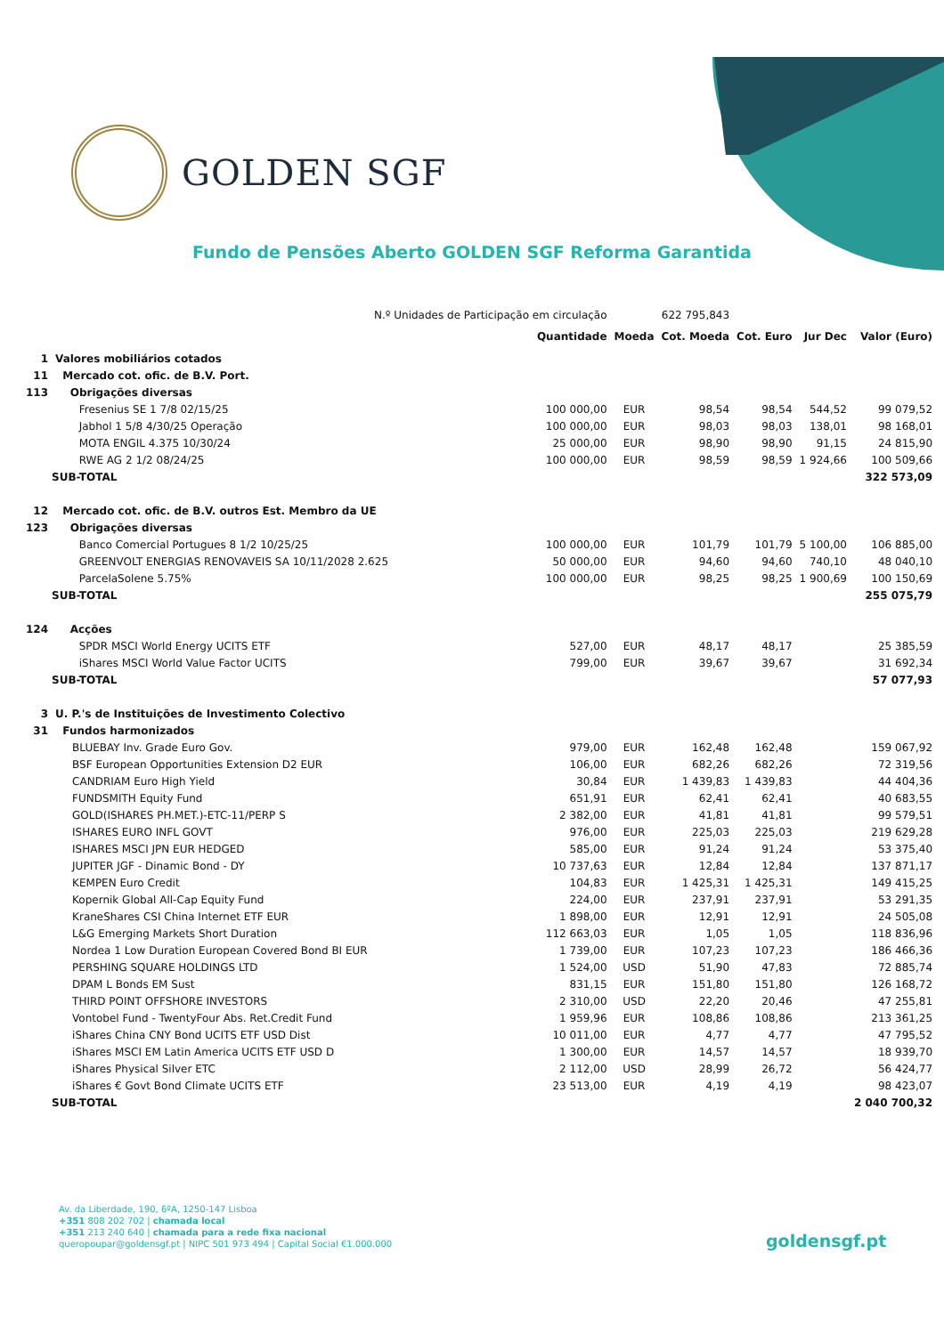GOLDEN SGF
Fundo de Pensões Aberto GOLDEN SGF Reforma Garantida
| N.º Unidades de Participação em circulação | | | 622 795,843 | | | | |
| | | Quantidade | Moeda | Cot. Moeda | Cot. Euro | Jur Dec | Valor (Euro) |
| 1 | Valores mobiliários cotados | | | | | | |
| 11 | Mercado cot. ofic. de B.V. Port. | | | | | | |
| 113 | Obrigações diversas | | | | | | |
| | Fresenius SE 1 7/8 02/15/25 | 100 000,00 | EUR | 98,54 | 98,54 | 544,52 | 99 079,52 |
| | Jabhol 1 5/8 4/30/25 Operação | 100 000,00 | EUR | 98,03 | 98,03 | 138,01 | 98 168,01 |
| | MOTA ENGIL 4.375 10/30/24 | 25 000,00 | EUR | 98,90 | 98,90 | 91,15 | 24 815,90 |
| | RWE AG 2 1/2 08/24/25 | 100 000,00 | EUR | 98,59 | 98,59 | 1 924,66 | 100 509,66 |
| SUB-TOTAL | | | | | | | 322 573,09 |
| 12 | Mercado cot. ofic. de B.V. outros Est. Membro da UE | | | | | | |
| 123 | Obrigações diversas | | | | | | |
| | Banco Comercial Portugues 8 1/2 10/25/25 | 100 000,00 | EUR | 101,79 | 101,79 | 5 100,00 | 106 885,00 |
| | GREENVOLT ENERGIAS RENOVAVEIS SA 10/11/2028 2.625 | 50 000,00 | EUR | 94,60 | 94,60 | 740,10 | 48 040,10 |
| | ParcelaSolene 5.75% | 100 000,00 | EUR | 98,25 | 98,25 | 1 900,69 | 100 150,69 |
| SUB-TOTAL | | | | | | | 255 075,79 |
| 124 | Acções | | | | | | |
| | SPDR MSCI World Energy UCITS ETF | 527,00 | EUR | 48,17 | 48,17 | | 25 385,59 |
| | iShares MSCI World Value Factor UCITS | 799,00 | EUR | 39,67 | 39,67 | | 31 692,34 |
| SUB-TOTAL | | | | | | | 57 077,93 |
| 3 | U. P.'s de Instituições de Investimento Colectivo | | | | | | |
| 31 | Fundos harmonizados | | | | | | |
| | BLUEBAY Inv. Grade Euro Gov. | 979,00 | EUR | 162,48 | 162,48 | | 159 067,92 |
| | BSF European Opportunities Extension D2 EUR | 106,00 | EUR | 682,26 | 682,26 | | 72 319,56 |
| | CANDRIAM Euro High Yield | 30,84 | EUR | 1 439,83 | 1 439,83 | | 44 404,36 |
| | FUNDSMITH Equity Fund | 651,91 | EUR | 62,41 | 62,41 | | 40 683,55 |
| | GOLD(ISHARES PH.MET.)-ETC-11/PERP S | 2 382,00 | EUR | 41,81 | 41,81 | | 99 579,51 |
| | ISHARES EURO INFL GOVT | 976,00 | EUR | 225,03 | 225,03 | | 219 629,28 |
| | ISHARES MSCI JPN EUR HEDGED | 585,00 | EUR | 91,24 | 91,24 | | 53 375,40 |
| | JUPITER JGF - Dinamic Bond - DY | 10 737,63 | EUR | 12,84 | 12,84 | | 137 871,17 |
| | KEMPEN Euro Credit | 104,83 | EUR | 1 425,31 | 1 425,31 | | 149 415,25 |
| | Kopernik Global All-Cap Equity Fund | 224,00 | EUR | 237,91 | 237,91 | | 53 291,35 |
| | KraneShares CSI China Internet ETF EUR | 1 898,00 | EUR | 12,91 | 12,91 | | 24 505,08 |
| | L&G Emerging Markets Short Duration | 112 663,03 | EUR | 1,05 | 1,05 | | 118 836,96 |
| | Nordea 1 Low Duration European Covered Bond BI EUR | 1 739,00 | EUR | 107,23 | 107,23 | | 186 466,36 |
| | PERSHING SQUARE HOLDINGS LTD | 1 524,00 | USD | 51,90 | 47,83 | | 72 885,74 |
| | DPAM L Bonds EM Sust | 831,15 | EUR | 151,80 | 151,80 | | 126 168,72 |
| | THIRD POINT OFFSHORE INVESTORS | 2 310,00 | USD | 22,20 | 20,46 | | 47 255,81 |
| | Vontobel Fund - TwentyFour Abs. Ret.Credit Fund | 1 959,96 | EUR | 108,86 | 108,86 | | 213 361,25 |
| | iShares China CNY Bond UCITS ETF USD Dist | 10 011,00 | EUR | 4,77 | 4,77 | | 47 795,52 |
| | iShares MSCI EM Latin America UCITS ETF USD D | 1 300,00 | EUR | 14,57 | 14,57 | | 18 939,70 |
| | iShares Physical Silver ETC | 2 112,00 | USD | 28,99 | 26,72 | | 56 424,77 |
| | iShares € Govt Bond Climate UCITS ETF | 23 513,00 | EUR | 4,19 | 4,19 | | 98 423,07 |
| SUB-TOTAL | | | | | | | 2 040 700,32 |
Av. da Liberdade, 190, 6ºA, 1250-147 Lisboa
+351 808 202 702 | chamada local
+351 213 240 640 | chamada para a rede fixa nacional
queropoupar@goldensgf.pt | NIPC 501 973 494 | Capital Social €1.000.000
goldensgf.pt